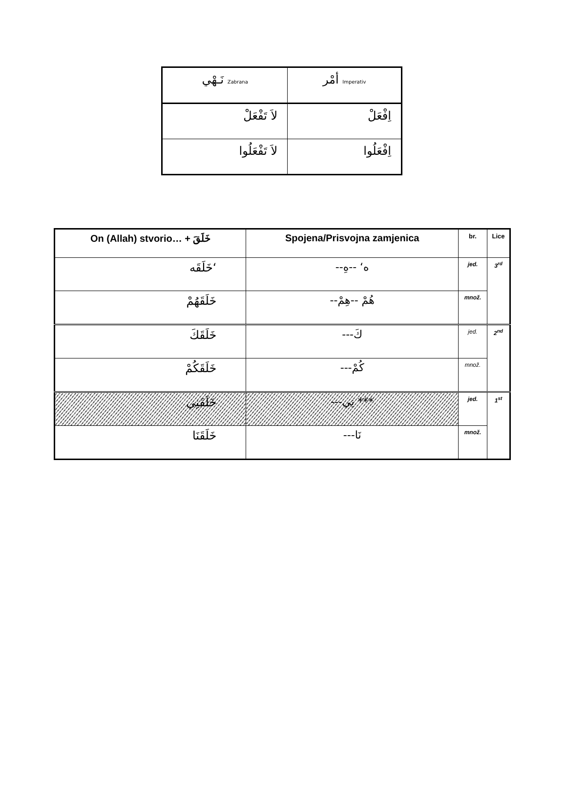| نَـهْي Zabrana | أمْر Imperativ |
| لاَ تَفْعَلْ | اِفْعَلْ |
| لاَ تَفْعَلُوا | اِفْعَلُوا |
| On (Allah) stvorio… + خَلَقَ | Spojena/Prisvojna zamjenica | br. | Lice |
| --- | --- | --- | --- |
| خَلَقَه‘ | --ه‘ --هِ | jed. | 3<sup>rd</sup> |
| خَلَقَهُمْ | --هُمْ --هِمْ | množ. | |
| خَلَقَكَ | ---كَ | jed. | 2<sup>nd</sup> |
| خَلَقَكُمْ | ---كُمْ | množ. | |
| خَلَقَنِي | ---نِي *** | jed. | 1<sup>st</sup> |
| خَلَقَنَا | ---نَا | množ. | |